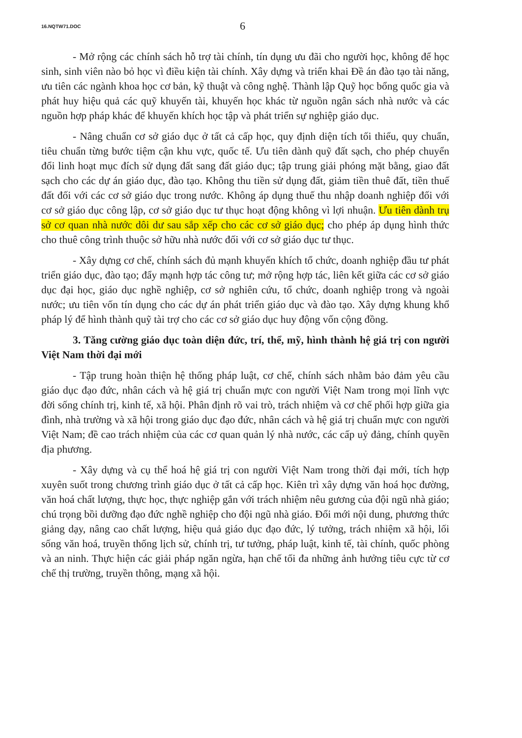16.NQTW71.DOC
6
- Mở rộng các chính sách hỗ trợ tài chính, tín dụng ưu đãi cho người học, không để học sinh, sinh viên nào bỏ học vì điều kiện tài chính. Xây dựng và triển khai Đề án đào tạo tài năng, ưu tiên các ngành khoa học cơ bản, kỹ thuật và công nghệ. Thành lập Quỹ học bổng quốc gia và phát huy hiệu quả các quỹ khuyến tài, khuyến học khác từ nguồn ngân sách nhà nước và các nguồn hợp pháp khác để khuyến khích học tập và phát triển sự nghiệp giáo dục.
- Nâng chuẩn cơ sở giáo dục ở tất cả cấp học, quy định diện tích tối thiểu, quy chuẩn, tiêu chuẩn từng bước tiệm cận khu vực, quốc tế. Ưu tiên dành quỹ đất sạch, cho phép chuyển đổi linh hoạt mục đích sử dụng đất sang đất giáo dục; tập trung giải phóng mặt bằng, giao đất sạch cho các dự án giáo dục, đào tạo. Không thu tiền sử dụng đất, giảm tiền thuê đất, tiền thuế đất đối với các cơ sở giáo dục trong nước. Không áp dụng thuế thu nhập doanh nghiệp đối với cơ sở giáo dục công lập, cơ sở giáo dục tư thục hoạt động không vì lợi nhuận. Ưu tiên dành trụ sở cơ quan nhà nước dôi dư sau sắp xếp cho các cơ sở giáo dục; cho phép áp dụng hình thức cho thuê công trình thuộc sở hữu nhà nước đối với cơ sở giáo dục tư thục.
- Xây dựng cơ chế, chính sách đủ mạnh khuyến khích tổ chức, doanh nghiệp đầu tư phát triển giáo dục, đào tạo; đẩy mạnh hợp tác công tư; mở rộng hợp tác, liên kết giữa các cơ sở giáo dục đại học, giáo dục nghề nghiệp, cơ sở nghiên cứu, tổ chức, doanh nghiệp trong và ngoài nước; ưu tiên vốn tín dụng cho các dự án phát triển giáo dục và đào tạo. Xây dựng khung khổ pháp lý để hình thành quỹ tài trợ cho các cơ sở giáo dục huy động vốn cộng đồng.
3. Tăng cường giáo dục toàn diện đức, trí, thể, mỹ, hình thành hệ giá trị con người Việt Nam thời đại mới
- Tập trung hoàn thiện hệ thống pháp luật, cơ chế, chính sách nhằm bảo đảm yêu cầu giáo dục đạo đức, nhân cách và hệ giá trị chuẩn mực con người Việt Nam trong mọi lĩnh vực đời sống chính trị, kinh tế, xã hội. Phân định rõ vai trò, trách nhiệm và cơ chế phối hợp giữa gia đình, nhà trường và xã hội trong giáo dục đạo đức, nhân cách và hệ giá trị chuẩn mực con người Việt Nam; đề cao trách nhiệm của các cơ quan quản lý nhà nước, các cấp uỷ đảng, chính quyền địa phương.
- Xây dựng và cụ thể hoá hệ giá trị con người Việt Nam trong thời đại mới, tích hợp xuyên suốt trong chương trình giáo dục ở tất cả cấp học. Kiên trì xây dựng văn hoá học đường, văn hoá chất lượng, thực học, thực nghiệp gắn với trách nhiệm nêu gương của đội ngũ nhà giáo; chú trọng bồi dưỡng đạo đức nghề nghiệp cho đội ngũ nhà giáo. Đổi mới nội dung, phương thức giảng dạy, nâng cao chất lượng, hiệu quả giáo dục đạo đức, lý tưởng, trách nhiệm xã hội, lối sống văn hoá, truyền thống lịch sử, chính trị, tư tưởng, pháp luật, kinh tế, tài chính, quốc phòng và an ninh. Thực hiện các giải pháp ngăn ngừa, hạn chế tối đa những ảnh hưởng tiêu cực từ cơ chế thị trường, truyền thông, mạng xã hội.